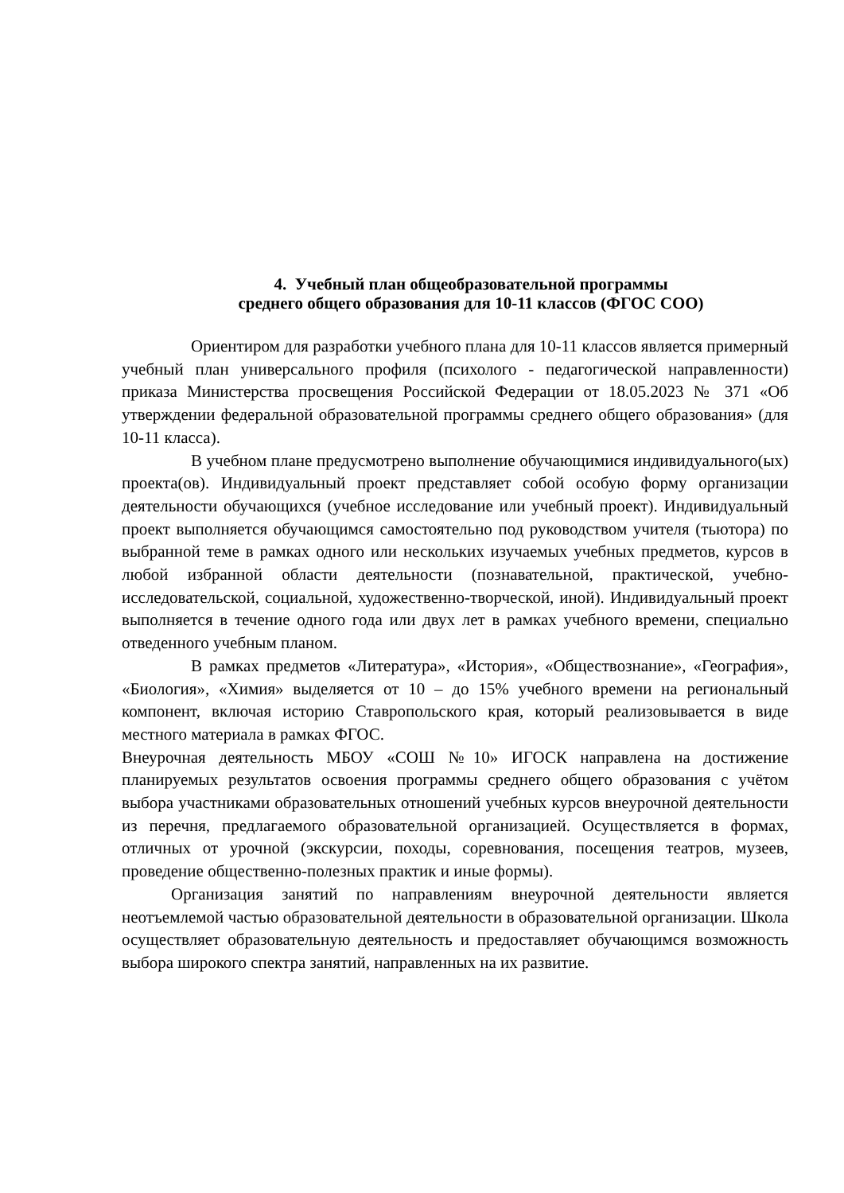4. Учебный план общеобразовательной программы
среднего общего образования для 10-11 классов (ФГОС СОО)
Ориентиром для разработки учебного плана для 10-11 классов является примерный учебный план универсального профиля (психолого - педагогической направленности) приказа Министерства просвещения Российской Федерации от 18.05.2023 № 371 «Об утверждении федеральной образовательной программы среднего общего образования» (для 10-11 класса).
В учебном плане предусмотрено выполнение обучающимися индивидуального(ых) проекта(ов). Индивидуальный проект представляет собой особую форму организации деятельности обучающихся (учебное исследование или учебный проект). Индивидуальный проект выполняется обучающимся самостоятельно под руководством учителя (тьютора) по выбранной теме в рамках одного или нескольких изучаемых учебных предметов, курсов в любой избранной области деятельности (познавательной, практической, учебно-исследовательской, социальной, художественно-творческой, иной). Индивидуальный проект выполняется в течение одного года или двух лет в рамках учебного времени, специально отведенного учебным планом.
В рамках предметов «Литература», «История», «Обществознание», «География», «Биология», «Химия» выделяется от 10 – до 15% учебного времени на региональный компонент, включая историю Ставропольского края, который реализовывается в виде местного материала в рамках ФГОС.
Внеурочная деятельность МБОУ «СОШ №10» ИГОСК направлена на достижение планируемых результатов освоения программы среднего общего образования с учётом выбора участниками образовательных отношений учебных курсов внеурочной деятельности из перечня, предлагаемого образовательной организацией. Осуществляется в формах, отличных от урочной (экскурсии, походы, соревнования, посещения театров, музеев, проведение общественно-полезных практик и иные формы).
Организация занятий по направлениям внеурочной деятельности является неотъемлемой частью образовательной деятельности в образовательной организации. Школа осуществляет образовательную деятельность и предоставляет обучающимся возможность выбора широкого спектра занятий, направленных на их развитие.